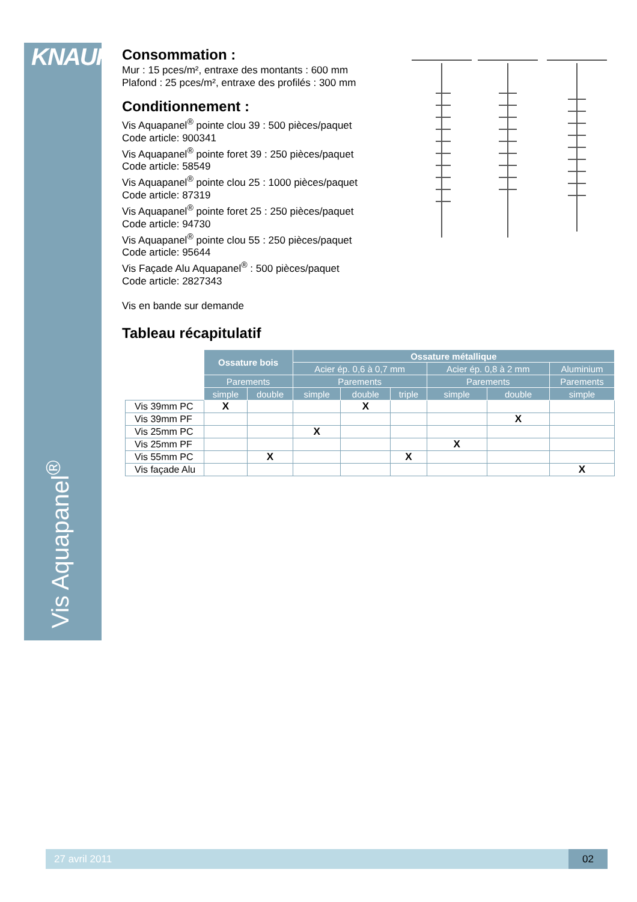KNAUF
Vis Aquapanel<sup>®</sup>
Consommation :
Mur : 15 pces/m², entraxe des montants : 600 mm
Plafond : 25 pces/m², entraxe des profilés : 300 mm
Conditionnement :
Vis Aquapanel<sup>®</sup> pointe clou 39 : 500 pièces/paquet
Code article: 900341
Vis Aquapanel<sup>®</sup> pointe foret 39 : 250 pièces/paquet
Code article: 58549
Vis Aquapanel<sup>®</sup> pointe clou 25 : 1000 pièces/paquet
Code article: 87319
Vis Aquapanel<sup>®</sup> pointe foret 25 : 250 pièces/paquet
Code article: 94730
Vis Aquapanel<sup>®</sup> pointe clou 55 : 250 pièces/paquet
Code article: 95644
Vis Façade Alu Aquapanel<sup>®</sup> : 500 pièces/paquet
Code article: 2827343
Vis en bande sur demande
Tableau récapitulatif
| | Ossature bois | | Ossature métallique | | | | | |
| | | | Acier ép. 0,6 à 0,7 mm | | | Acier ép. 0,8 à 2 mm | | Aluminium |
| | Parements | | Parements | | | Parements | | Parements |
| | simple | double | simple | double | triple | simple | double | simple |
| Vis 39mm PC | X | | | X | | | | |
| Vis 39mm PF | | | | | | | X | |
| Vis 25mm PC | | | X | | | | | |
| Vis 25mm PF | | | | | | X | | |
| Vis 55mm PC | | X | | | X | | | |
| Vis façade Alu | | | | | | | | X |
27 avril 2011 02